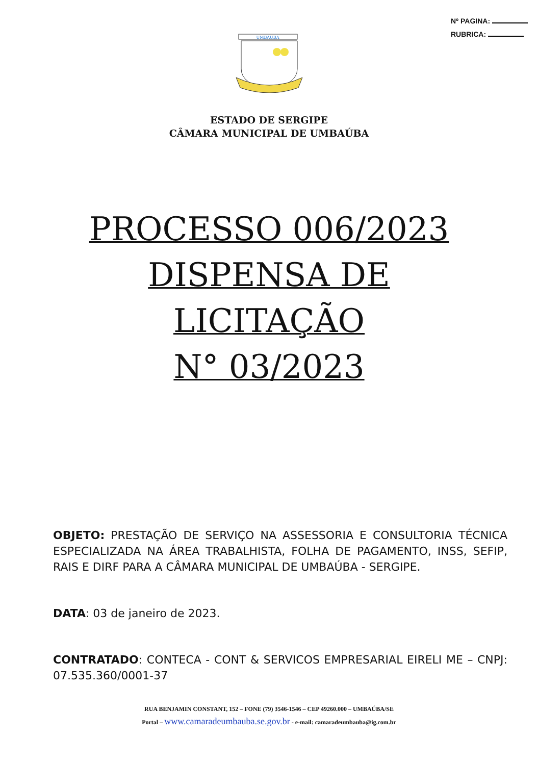Nº PAGINA:
RUBRICA:
UMBAUBA
ESTADO DE SERGIPE
CÂMARA MUNICIPAL DE UMBAÚBA
PROCESSO 006/2023
DISPENSA DE
LICITAÇÃO
N° 03/2023
OBJETO: PRESTAÇÃO DE SERVIÇO NA ASSESSORIA E CONSULTORIA TÉCNICA ESPECIALIZADA NA ÁREA TRABALHISTA, FOLHA DE PAGAMENTO, INSS, SEFIP, RAIS E DIRF PARA A CÂMARA MUNICIPAL DE UMBAÚBA - SERGIPE.
DATA: 03 de janeiro de 2023.
CONTRATADO: CONTECA - CONT & SERVICOS EMPRESARIAL EIRELI ME – CNPJ: 07.535.360/0001-37
RUA BENJAMIN CONSTANT, 152 – FONE (79) 3546-1546 – CEP 49260.000 – UMBAÚBA/SE
Portal – www.camaradeumbauba.se.gov.br - e-mail: camaradeumbauba@ig.com.br